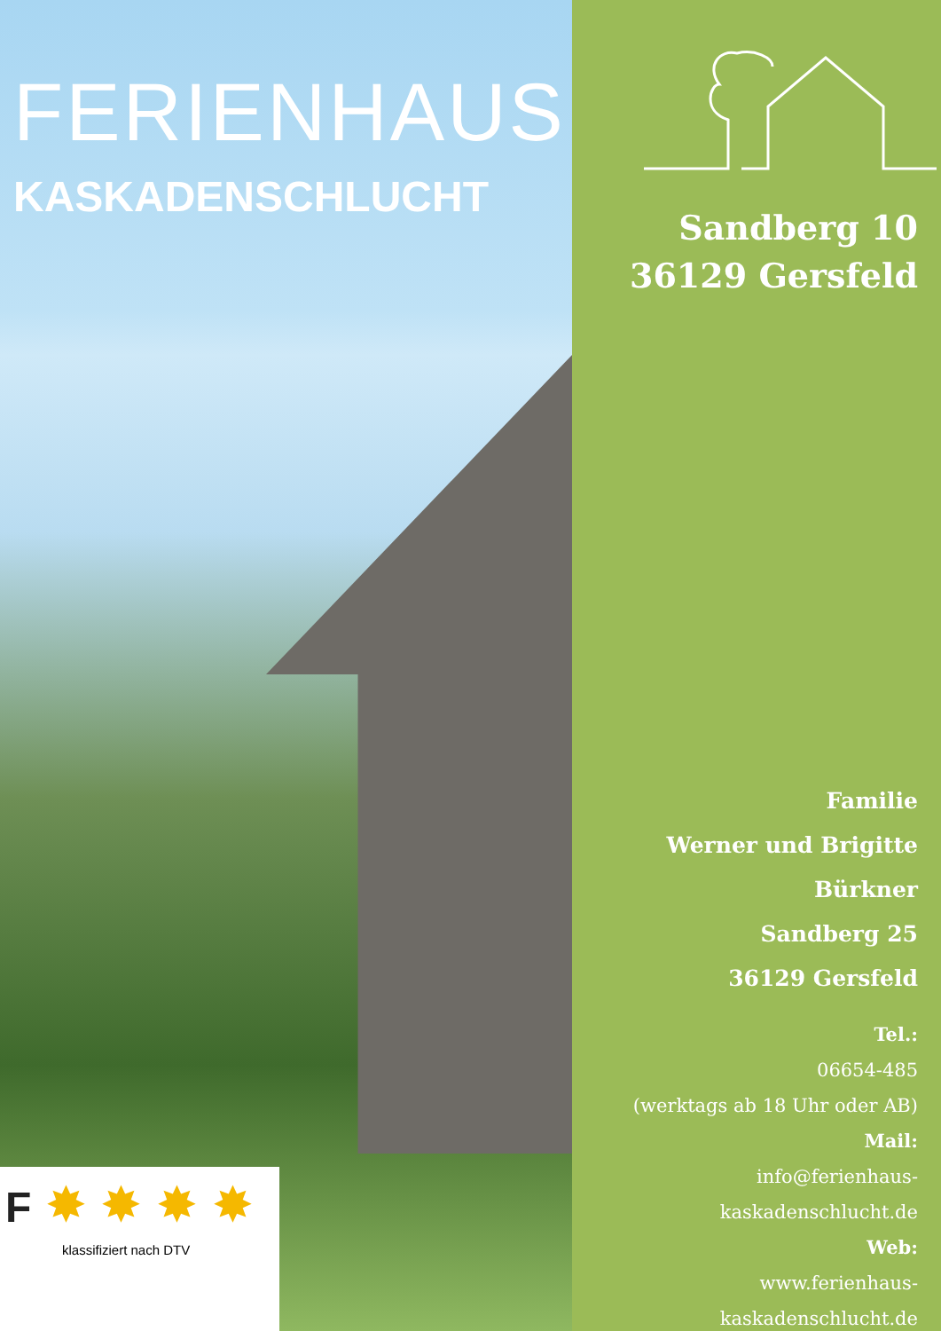FERIENHAUS
KASKADENSCHLUCHT
F ✸ ✸ ✸ ✸
klassifiziert nach DTV
Sandberg 10
36129 Gersfeld
Familie
Werner und Brigitte
Bürkner
Sandberg 25
36129 Gersfeld
Tel.:
06654-485
(werktags ab 18 Uhr oder AB)
Mail:
info@ferienhaus-kaskadenschlucht.de
Web:
www.ferienhaus-kaskadenschlucht.de